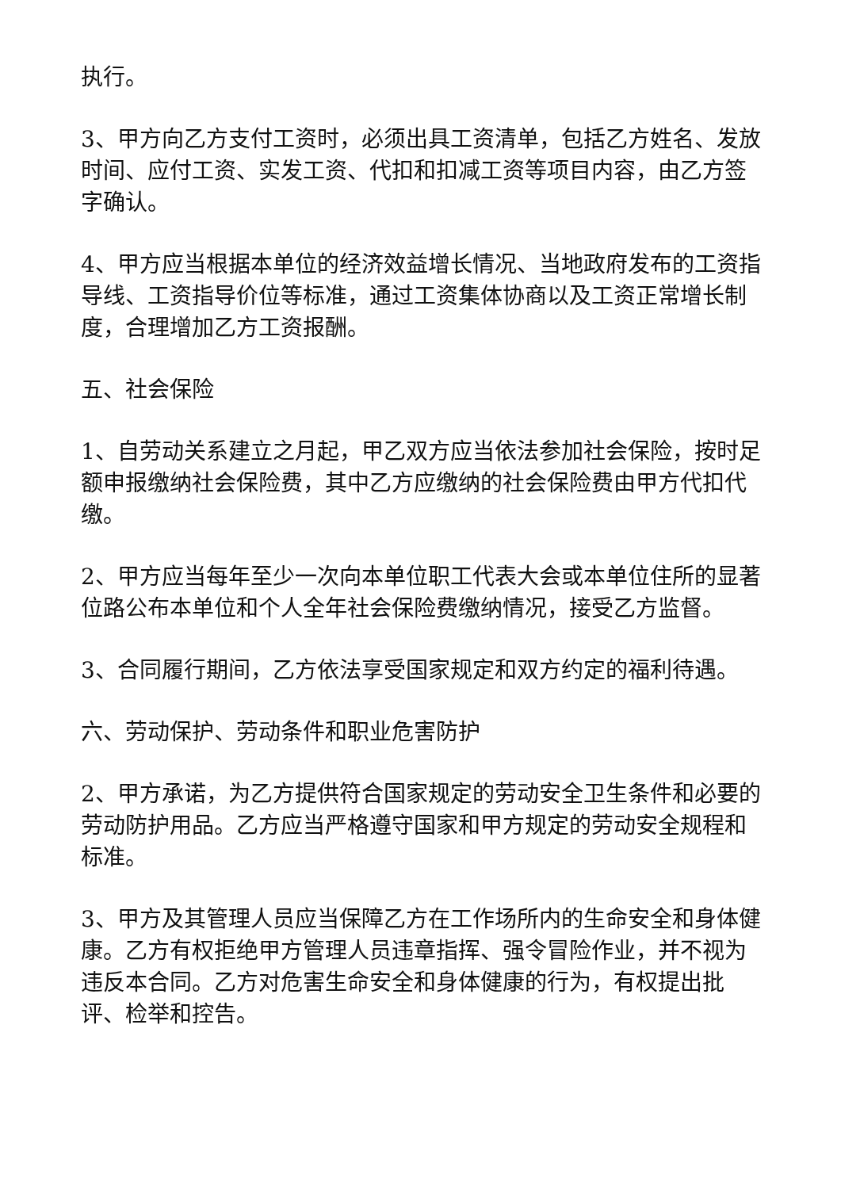执行。
3、甲方向乙方支付工资时，必须出具工资清单，包括乙方姓名、发放时间、应付工资、实发工资、代扣和扣减工资等项目内容，由乙方签字确认。
4、甲方应当根据本单位的经济效益增长情况、当地政府发布的工资指导线、工资指导价位等标准，通过工资集体协商以及工资正常增长制度，合理增加乙方工资报酬。
五、社会保险
1、自劳动关系建立之月起，甲乙双方应当依法参加社会保险，按时足额申报缴纳社会保险费，其中乙方应缴纳的社会保险费由甲方代扣代缴。
2、甲方应当每年至少一次向本单位职工代表大会或本单位住所的显著位路公布本单位和个人全年社会保险费缴纳情况，接受乙方监督。
3、合同履行期间，乙方依法享受国家规定和双方约定的福利待遇。
六、劳动保护、劳动条件和职业危害防护
2、甲方承诺，为乙方提供符合国家规定的劳动安全卫生条件和必要的劳动防护用品。乙方应当严格遵守国家和甲方规定的劳动安全规程和标准。
3、甲方及其管理人员应当保障乙方在工作场所内的生命安全和身体健康。乙方有权拒绝甲方管理人员违章指挥、强令冒险作业，并不视为违反本合同。乙方对危害生命安全和身体健康的行为，有权提出批评、检举和控告。